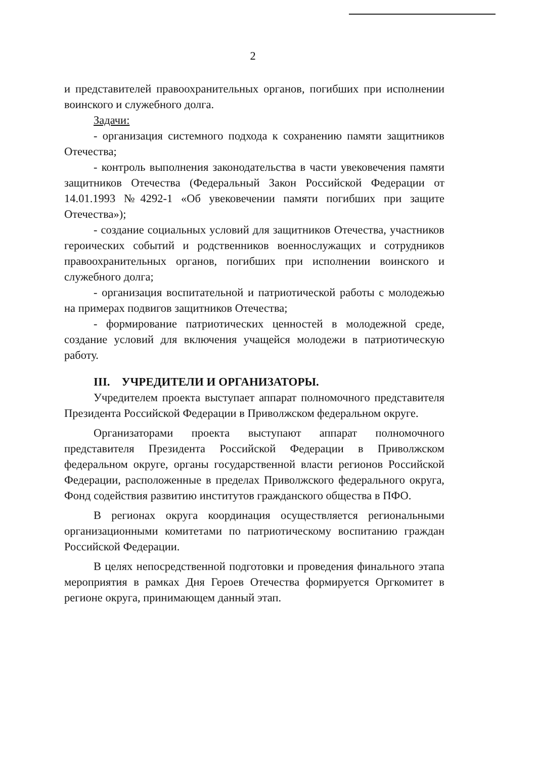2
и представителей правоохранительных органов, погибших при исполнении воинского и служебного долга.
Задачи:
- организация системного подхода к сохранению памяти защитников Отечества;
- контроль выполнения законодательства в части увековечения памяти защитников Отечества (Федеральный Закон Российской Федерации от 14.01.1993 №4292-1 «Об увековечении памяти погибших при защите Отечества»);
- создание социальных условий для защитников Отечества, участников героических событий и родственников военнослужащих и сотрудников правоохранительных органов, погибших при исполнении воинского и служебного долга;
- организация воспитательной и патриотической работы с молодежью на примерах подвигов защитников Отечества;
- формирование патриотических ценностей в молодежной среде, создание условий для включения учащейся молодежи в патриотическую работу.
III. УЧРЕДИТЕЛИ И ОРГАНИЗАТОРЫ.
Учредителем проекта выступает аппарат полномочного представителя Президента Российской Федерации в Приволжском федеральном округе.
Организаторами проекта выступают аппарат полномочного представителя Президента Российской Федерации в Приволжском федеральном округе, органы государственной власти регионов Российской Федерации, расположенные в пределах Приволжского федерального округа, Фонд содействия развитию институтов гражданского общества в ПФО.
В регионах округа координация осуществляется региональными организационными комитетами по патриотическому воспитанию граждан Российской Федерации.
В целях непосредственной подготовки и проведения финального этапа мероприятия в рамках Дня Героев Отечества формируется Оргкомитет в регионе округа, принимающем данный этап.